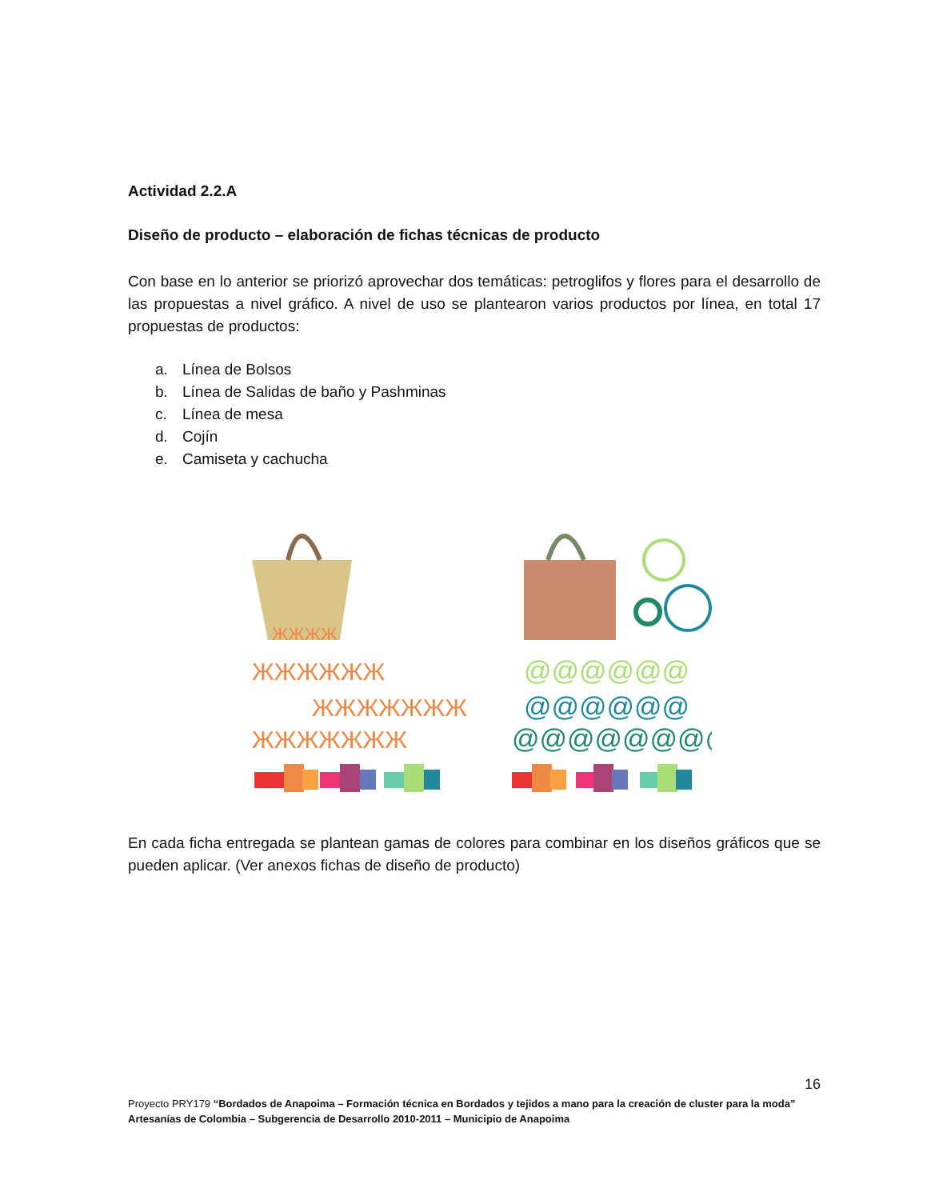Actividad 2.2.A
Diseño de producto – elaboración de fichas técnicas de producto
Con base en lo anterior se priorizó aprovechar dos temáticas: petroglifos y flores para el desarrollo de las propuestas a nivel gráfico. A nivel de uso se plantearon varios productos por línea, en total 17 propuestas de productos:
a. Línea de Bolsos
b. Línea de Salidas de baño y Pashminas
c. Línea de mesa
d. Cojín
e. Camiseta y cachucha
ЖЖЖЖ
ЖЖЖЖЖЖ
ЖЖЖЖЖЖЖ
ЖЖЖЖЖЖЖ
@@@@@@
@@@@@@
@@@@@@@@
En cada ficha entregada se plantean gamas de colores para combinar en los diseños gráficos que se pueden aplicar. (Ver anexos fichas de diseño de producto)
16
Proyecto PRY179 “Bordados de Anapoima – Formación técnica en Bordados y tejidos a mano para la creación de cluster para la moda”
Artesanías de Colombia – Subgerencia de Desarrollo 2010-2011 – Municipio de Anapoima